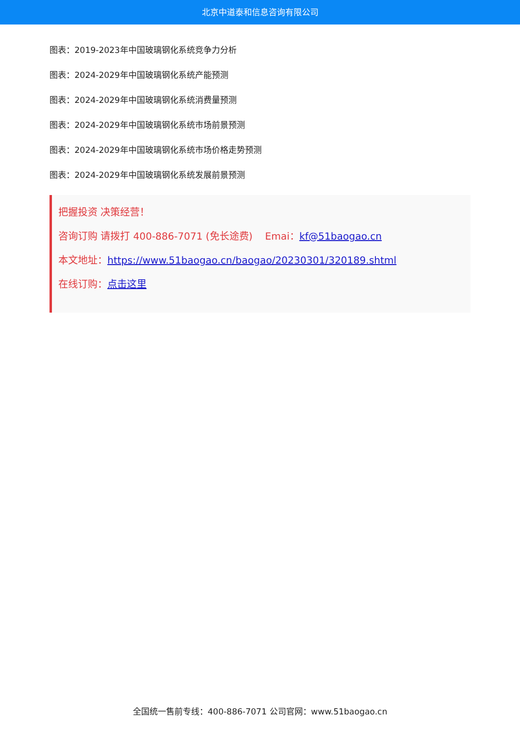北京中道泰和信息咨询有限公司
图表：2019-2023年中国玻璃钢化系统竞争力分析
图表：2024-2029年中国玻璃钢化系统产能预测
图表：2024-2029年中国玻璃钢化系统消费量预测
图表：2024-2029年中国玻璃钢化系统市场前景预测
图表：2024-2029年中国玻璃钢化系统市场价格走势预测
图表：2024-2029年中国玻璃钢化系统发展前景预测
把握投资 决策经营！
咨询订购 请拨打 400-886-7071 (免长途费) Emai：kf@51baogao.cn
本文地址：https://www.51baogao.cn/baogao/20230301/320189.shtml
在线订购：点击这里
全国统一售前专线：400-886-7071 公司官网：www.51baogao.cn